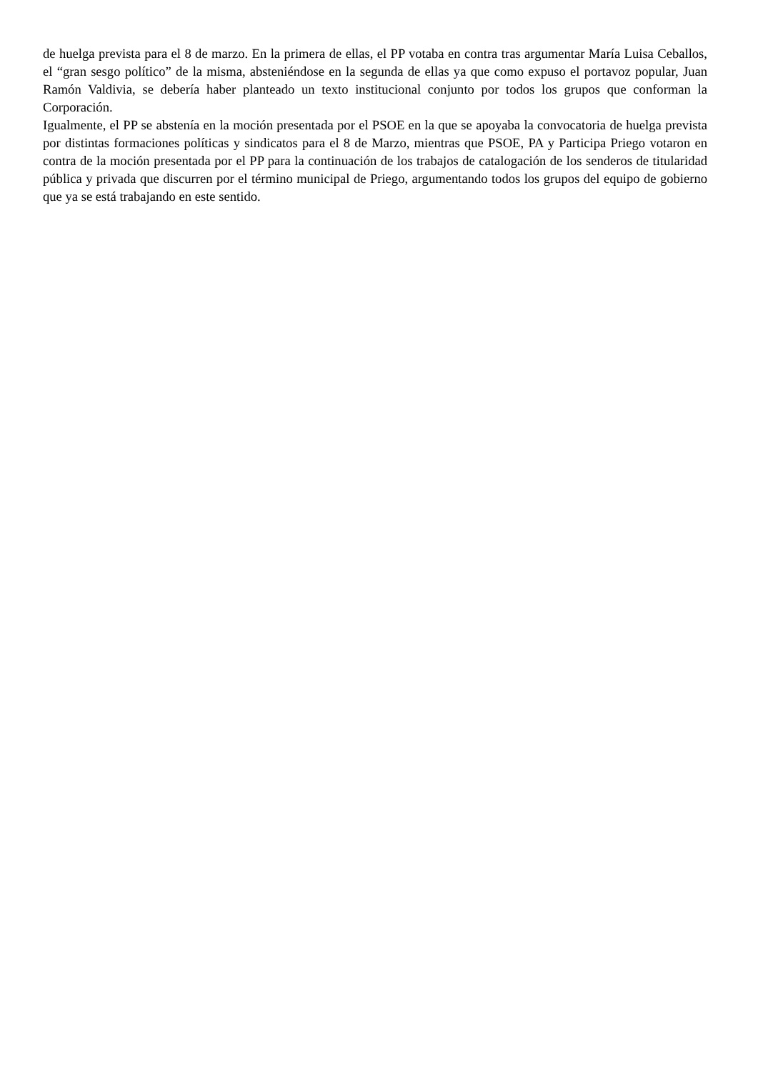de huelga prevista para el 8 de marzo. En la primera de ellas, el PP votaba en contra tras argumentar María Luisa Ceballos, el “gran sesgo político” de la misma, absteniéndose en la segunda de ellas ya que como expuso el portavoz popular, Juan Ramón Valdivia, se debería haber planteado un texto institucional conjunto por todos los grupos que conforman la Corporación.
Igualmente, el PP se abstenía en la moción presentada por el PSOE en la que se apoyaba la convocatoria de huelga prevista por distintas formaciones políticas y sindicatos para el 8 de Marzo, mientras que PSOE, PA y Participa Priego votaron en contra de la moción presentada por el PP para la continuación de los trabajos de catalogación de los senderos de titularidad pública y privada que discurren por el término municipal de Priego, argumentando todos los grupos del equipo de gobierno que ya se está trabajando en este sentido.